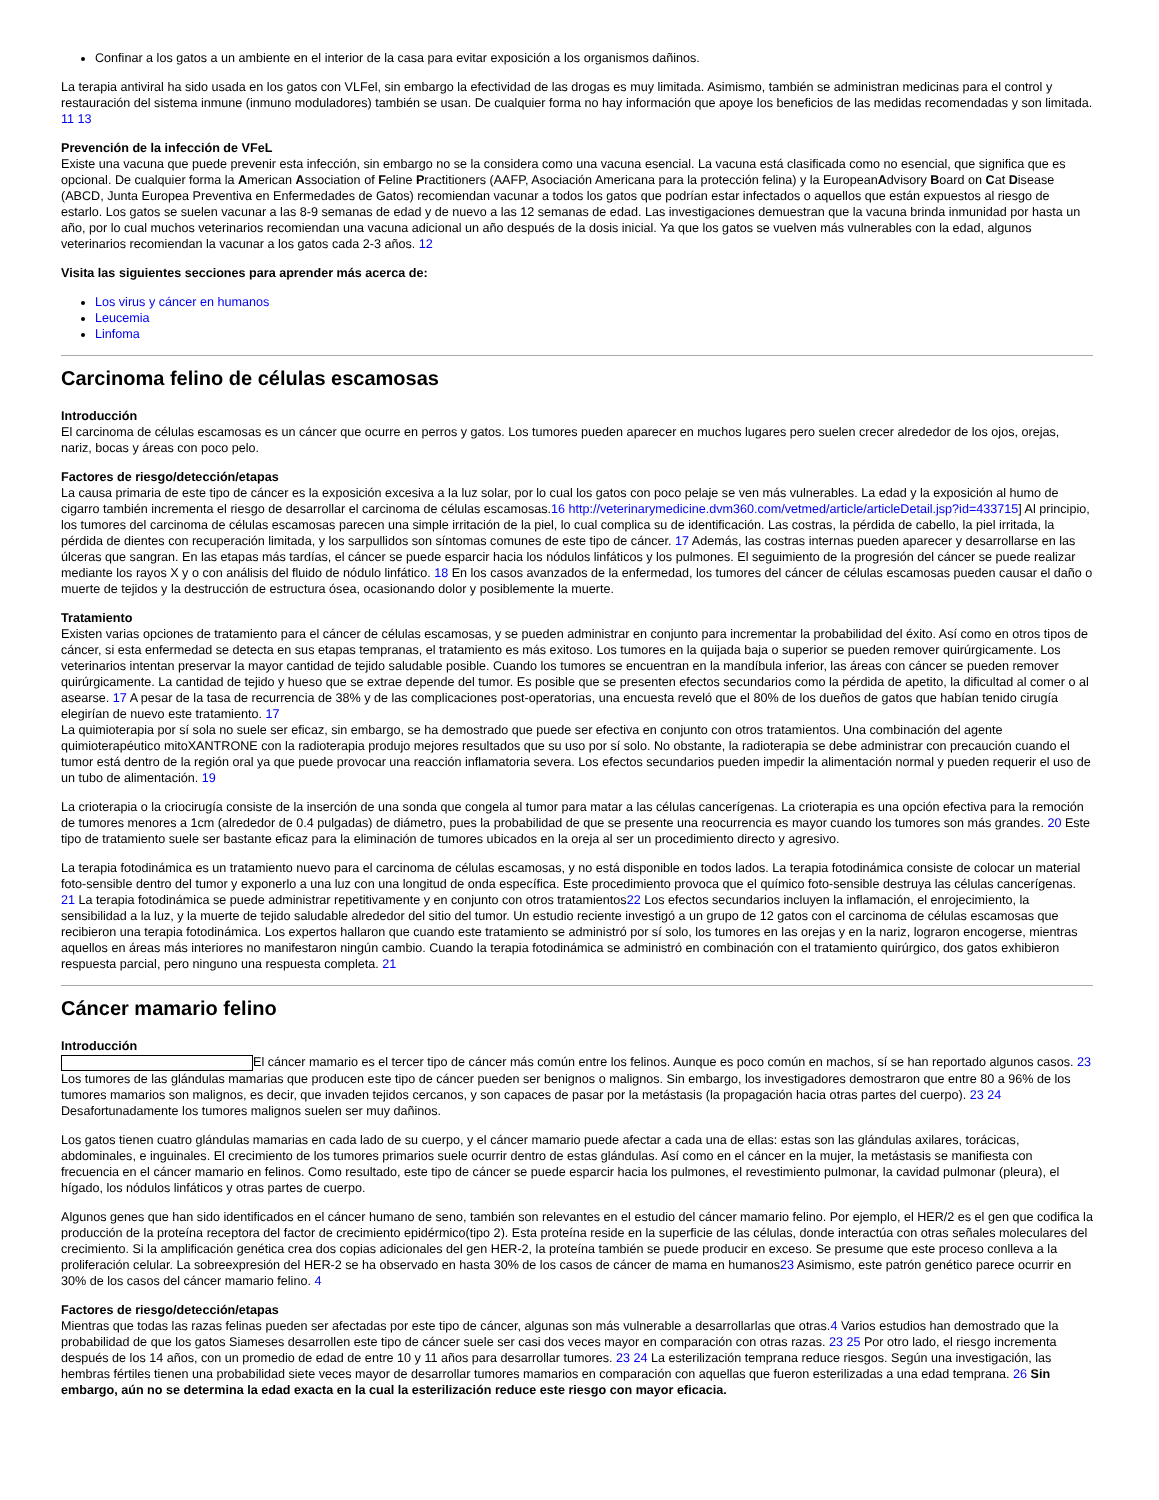Confinar a los gatos a un ambiente en el interior de la casa para evitar exposición a los organismos dañinos.
La terapia antiviral ha sido usada en los gatos con VLFel, sin embargo la efectividad de las drogas es muy limitada. Asimismo, también se administran medicinas para el control y restauración del sistema inmune (inmuno moduladores) también se usan. De cualquier forma no hay información que apoye los beneficios de las medidas recomendadas y son limitada. 11 13
Prevención de la infección de VFeL
Existe una vacuna que puede prevenir esta infección, sin embargo no se la considera como una vacuna esencial. La vacuna está clasificada como no esencial, que significa que es opcional. De cualquier forma la American Association of Feline Practitioners (AAFP, Asociación Americana para la protección felina) y la EuropeanAdvisory Board on Cat Disease (ABCD, Junta Europea Preventiva en Enfermedades de Gatos) recomiendan vacunar a todos los gatos que podrían estar infectados o aquellos que están expuestos al riesgo de estarlo. Los gatos se suelen vacunar a las 8-9 semanas de edad y de nuevo a las 12 semanas de edad. Las investigaciones demuestran que la vacuna brinda inmunidad por hasta un año, por lo cual muchos veterinarios recomiendan una vacuna adicional un año después de la dosis inicial. Ya que los gatos se vuelven más vulnerables con la edad, algunos veterinarios recomiendan la vacunar a los gatos cada 2-3 años. 12
Visita las siguientes secciones para aprender más acerca de:
Los virus y cáncer en humanos
Leucemia
Linfoma
Carcinoma felino de células escamosas
Introducción
El carcinoma de células escamosas es un cáncer que ocurre en perros y gatos. Los tumores pueden aparecer en muchos lugares pero suelen crecer alrededor de los ojos, orejas, nariz, bocas y áreas con poco pelo.
Factores de riesgo/detección/etapas
La causa primaria de este tipo de cáncer es la exposición excesiva a la luz solar, por lo cual los gatos con poco pelaje se ven más vulnerables. La edad y la exposición al humo de cigarro también incrementa el riesgo de desarrollar el carcinoma de células escamosas.16 http://veterinarymedicine.dvm360.com/vetmed/article/articleDetail.jsp?id=433715] Al principio, los tumores del carcinoma de células escamosas parecen una simple irritación de la piel, lo cual complica su de identificación. Las costras, la pérdida de cabello, la piel irritada, la pérdida de dientes con recuperación limitada, y los sarpullidos son síntomas comunes de este tipo de cáncer. 17 Además, las costras internas pueden aparecer y desarrollarse en las úlceras que sangran. En las etapas más tardías, el cáncer se puede esparcir hacia los nódulos linfáticos y los pulmones. El seguimiento de la progresión del cáncer se puede realizar mediante los rayos X y o con análisis del fluido de nódulo linfático. 18 En los casos avanzados de la enfermedad, los tumores del cáncer de células escamosas pueden causar el daño o muerte de tejidos y la destrucción de estructura ósea, ocasionando dolor y posiblemente la muerte.
Tratamiento
Existen varias opciones de tratamiento para el cáncer de células escamosas, y se pueden administrar en conjunto para incrementar la probabilidad del éxito. Así como en otros tipos de cáncer, si esta enfermedad se detecta en sus etapas tempranas, el tratamiento es más exitoso. Los tumores en la quijada baja o superior se pueden remover quirúrgicamente. Los veterinarios intentan preservar la mayor cantidad de tejido saludable posible. Cuando los tumores se encuentran en la mandíbula inferior, las áreas con cáncer se pueden remover quirúrgicamente. La cantidad de tejido y hueso que se extrae depende del tumor. Es posible que se presenten efectos secundarios como la pérdida de apetito, la dificultad al comer o al asearse. 17 A pesar de la tasa de recurrencia de 38% y de las complicaciones post-operatorias, una encuesta reveló que el 80% de los dueños de gatos que habían tenido cirugía elegirían de nuevo este tratamiento. 17
La quimioterapia por sí sola no suele ser eficaz, sin embargo, se ha demostrado que puede ser efectiva en conjunto con otros tratamientos. Una combinación del agente quimioterapéutico mitoXANTRONE con la radioterapia produjo mejores resultados que su uso por sí solo. No obstante, la radioterapia se debe administrar con precaución cuando el tumor está dentro de la región oral ya que puede provocar una reacción inflamatoria severa. Los efectos secundarios pueden impedir la alimentación normal y pueden requerir el uso de un tubo de alimentación. 19
La crioterapia o la criocirugía consiste de la inserción de una sonda que congela al tumor para matar a las células cancerígenas. La crioterapia es una opción efectiva para la remoción de tumores menores a 1cm (alrededor de 0.4 pulgadas) de diámetro, pues la probabilidad de que se presente una reocurrencia es mayor cuando los tumores son más grandes. 20 Este tipo de tratamiento suele ser bastante eficaz para la eliminación de tumores ubicados en la oreja al ser un procedimiento directo y agresivo.
La terapia fotodinámica es un tratamiento nuevo para el carcinoma de células escamosas, y no está disponible en todos lados. La terapia fotodinámica consiste de colocar un material foto-sensible dentro del tumor y exponerlo a una luz con una longitud de onda específica. Este procedimiento provoca que el químico foto-sensible destruya las células cancerígenas. 21 La terapia fotodinámica se puede administrar repetitivamente y en conjunto con otros tratamientos22 Los efectos secundarios incluyen la inflamación, el enrojecimiento, la sensibilidad a la luz, y la muerte de tejido saludable alrededor del sitio del tumor. Un estudio reciente investigó a un grupo de 12 gatos con el carcinoma de células escamosas que recibieron una terapia fotodinámica. Los expertos hallaron que cuando este tratamiento se administró por sí solo, los tumores en las orejas y en la nariz, lograron encogerse, mientras aquellos en áreas más interiores no manifestaron ningún cambio. Cuando la terapia fotodinámica se administró en combinación con el tratamiento quirúrgico, dos gatos exhibieron respuesta parcial, pero ninguno una respuesta completa. 21
Cáncer mamario felino
Introducción
El cáncer mamario es el tercer tipo de cáncer más común entre los felinos. Aunque es poco común en machos, sí se han reportado algunos casos. 23 Los tumores de las glándulas mamarias que producen este tipo de cáncer pueden ser benignos o malignos. Sin embargo, los investigadores demostraron que entre 80 a 96% de los tumores mamarios son malignos, es decir, que invaden tejidos cercanos, y son capaces de pasar por la metástasis (la propagación hacia otras partes del cuerpo). 23 24 Desafortunadamente los tumores malignos suelen ser muy dañinos.
Los gatos tienen cuatro glándulas mamarias en cada lado de su cuerpo, y el cáncer mamario puede afectar a cada una de ellas: estas son las glándulas axilares, torácicas, abdominales, e inguinales. El crecimiento de los tumores primarios suele ocurrir dentro de estas glándulas. Así como en el cáncer en la mujer, la metástasis se manifiesta con frecuencia en el cáncer mamario en felinos. Como resultado, este tipo de cáncer se puede esparcir hacia los pulmones, el revestimiento pulmonar, la cavidad pulmonar (pleura), el hígado, los nódulos linfáticos y otras partes de cuerpo.
Algunos genes que han sido identificados en el cáncer humano de seno, también son relevantes en el estudio del cáncer mamario felino. Por ejemplo, el HER/2 es el gen que codifica la producción de la proteína receptora del factor de crecimiento epidérmico(tipo 2). Esta proteína reside en la superficie de las células, donde interactúa con otras señales moleculares del crecimiento. Si la amplificación genética crea dos copias adicionales del gen HER-2, la proteína también se puede producir en exceso. Se presume que este proceso conlleva a la proliferación celular. La sobreexpresión del HER-2 se ha observado en hasta 30% de los casos de cáncer de mama en humanos23 Asimismo, este patrón genético parece ocurrir en 30% de los casos del cáncer mamario felino. 4
Factores de riesgo/detección/etapas
Mientras que todas las razas felinas pueden ser afectadas por este tipo de cáncer, algunas son más vulnerable a desarrollarlas que otras.4 Varios estudios han demostrado que la probabilidad de que los gatos Siameses desarrollen este tipo de cáncer suele ser casi dos veces mayor en comparación con otras razas. 23 25 Por otro lado, el riesgo incrementa después de los 14 años, con un promedio de edad de entre 10 y 11 años para desarrollar tumores. 23 24 La esterilización temprana reduce riesgos. Según una investigación, las hembras fértiles tienen una probabilidad siete veces mayor de desarrollar tumores mamarios en comparación con aquellas que fueron esterilizadas a una edad temprana. 26 Sin embargo, aún no se determina la edad exacta en la cual la esterilización reduce este riesgo con mayor eficacia.